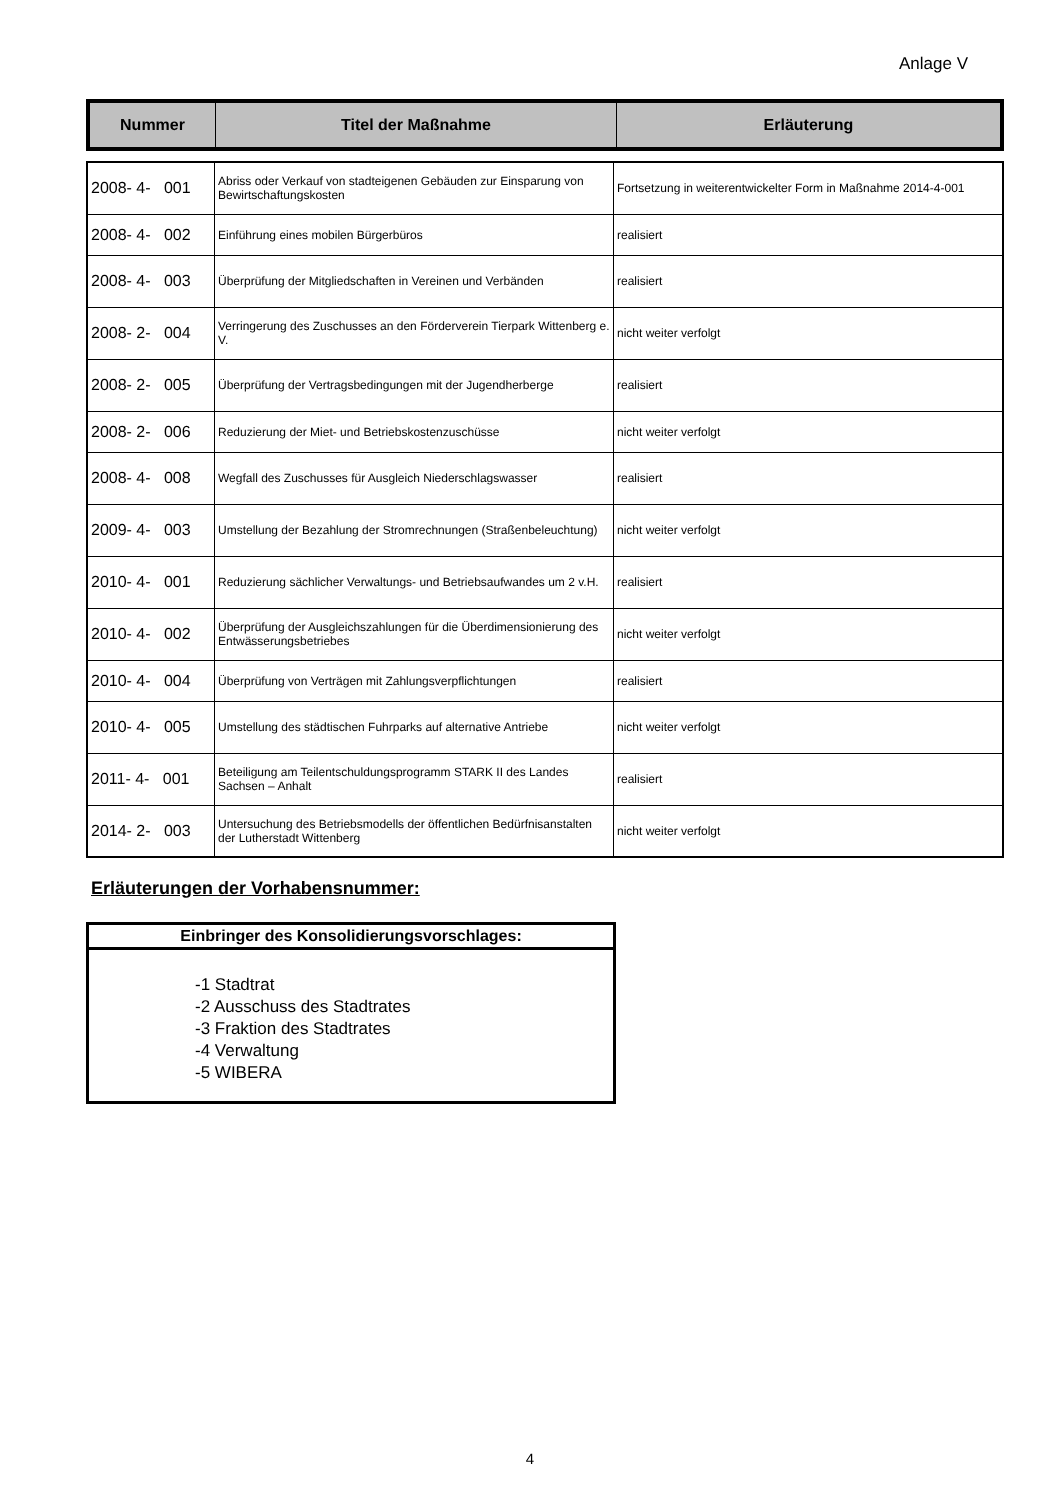Anlage V
| Nummer | Titel der Maßnahme | Erläuterung |
| --- | --- | --- |
| 2008- 4- 001 | Abriss oder Verkauf von stadteigenen Gebäuden zur Einsparung von Bewirtschaftungskosten | Fortsetzung in weiterentwickelter Form in Maßnahme 2014-4-001 |
| 2008- 4- 002 | Einführung eines mobilen Bürgerbüros | realisiert |
| 2008- 4- 003 | Überprüfung der Mitgliedschaften in Vereinen und Verbänden | realisiert |
| 2008- 2- 004 | Verringerung des Zuschusses an den Förderverein Tierpark Wittenberg e. V. | nicht weiter verfolgt |
| 2008- 2- 005 | Überprüfung der Vertragsbedingungen mit der Jugendherberge | realisiert |
| 2008- 2- 006 | Reduzierung der Miet- und Betriebskostenzuschüsse | nicht weiter verfolgt |
| 2008- 4- 008 | Wegfall des Zuschusses für Ausgleich Niederschlagswasser | realisiert |
| 2009- 4- 003 | Umstellung der Bezahlung der Stromrechnungen (Straßenbeleuchtung) | nicht weiter verfolgt |
| 2010- 4- 001 | Reduzierung sächlicher Verwaltungs- und Betriebsaufwandes um 2 v.H. | realisiert |
| 2010- 4- 002 | Überprüfung der Ausgleichszahlungen für die Überdimensionierung des Entwässerungsbetriebes | nicht weiter verfolgt |
| 2010- 4- 004 | Überprüfung von Verträgen mit Zahlungsverpflichtungen | realisiert |
| 2010- 4- 005 | Umstellung des städtischen Fuhrparks auf alternative Antriebe | nicht weiter verfolgt |
| 2011- 4- 001 | Beteiligung am Teilentschuldungsprogramm STARK II des Landes Sachsen – Anhalt | realisiert |
| 2014- 2- 003 | Untersuchung des Betriebsmodells der öffentlichen Bedürfnisanstalten der Lutherstadt Wittenberg | nicht weiter verfolgt |
Erläuterungen der Vorhabensnummer:
Einbringer des Konsolidierungsvorschlages:
-1 Stadtrat
-2 Ausschuss des Stadtrates
-3 Fraktion des Stadtrates
-4 Verwaltung
-5 WIBERA
4